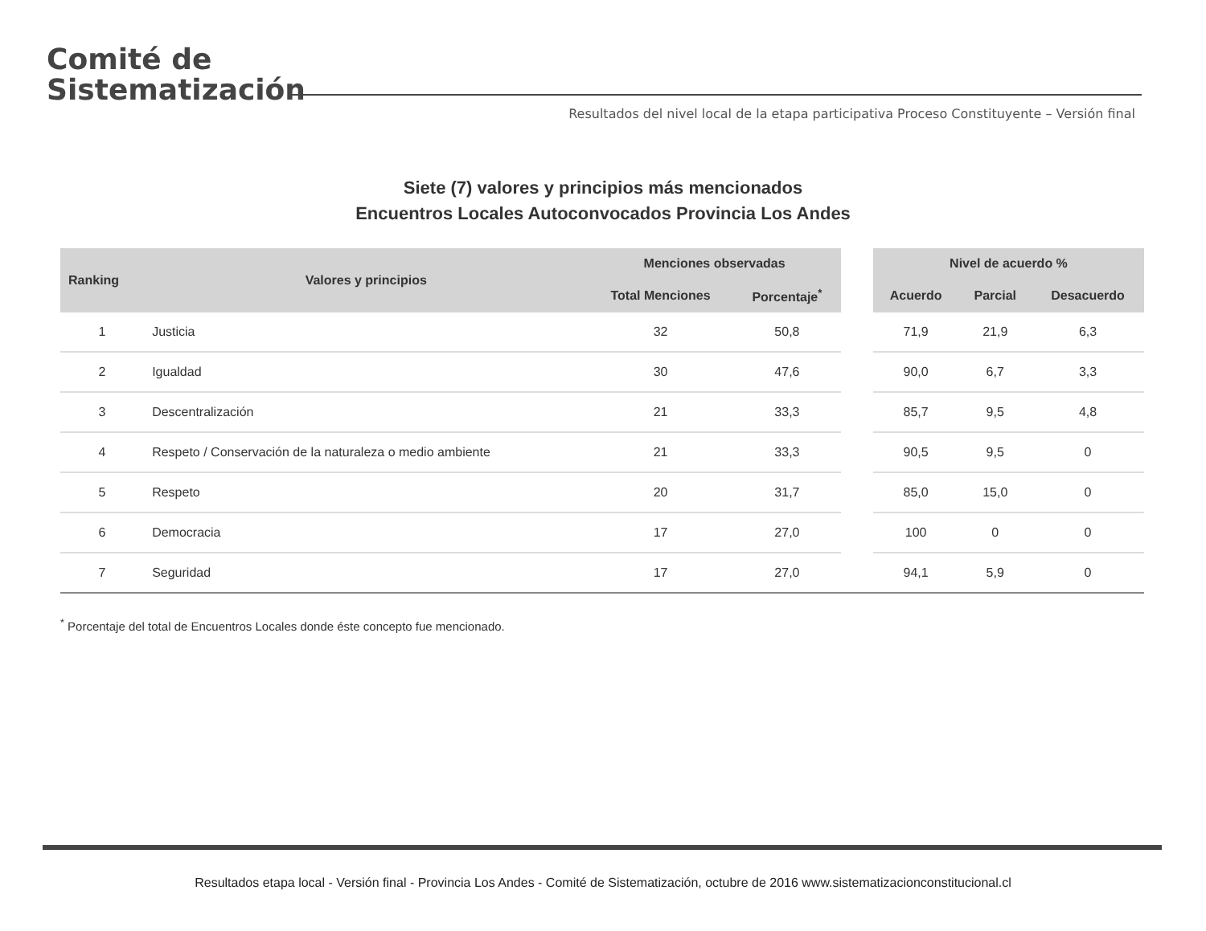Comité de
Sistematización
Resultados del nivel local de la etapa participativa Proceso Constituyente – Versión final
Siete (7) valores y principios más mencionados
Encuentros Locales Autoconvocados Provincia Los Andes
| Ranking | Valores y principios | Menciones observadas | | | Nivel de acuerdo % | | |
| --- | --- | --- | --- | --- | --- | --- | --- |
| | | Total Menciones | Porcentaje<sup>*</sup> | | Acuerdo | Parcial | Desacuerdo |
| 1 | Justicia | 32 | 50,8 | | 71,9 | 21,9 | 6,3 |
| 2 | Igualdad | 30 | 47,6 | | 90,0 | 6,7 | 3,3 |
| 3 | Descentralización | 21 | 33,3 | | 85,7 | 9,5 | 4,8 |
| 4 | Respeto / Conservación de la naturaleza o medio ambiente | 21 | 33,3 | | 90,5 | 9,5 | 0 |
| 5 | Respeto | 20 | 31,7 | | 85,0 | 15,0 | 0 |
| 6 | Democracia | 17 | 27,0 | | 100 | 0 | 0 |
| 7 | Seguridad | 17 | 27,0 | | 94,1 | 5,9 | 0 |
<sup>*</sup> Porcentaje del total de Encuentros Locales donde éste concepto fue mencionado.
Resultados etapa local - Versión final - Provincia Los Andes - Comité de Sistematización, octubre de 2016 www.sistematizacionconstitucional.cl